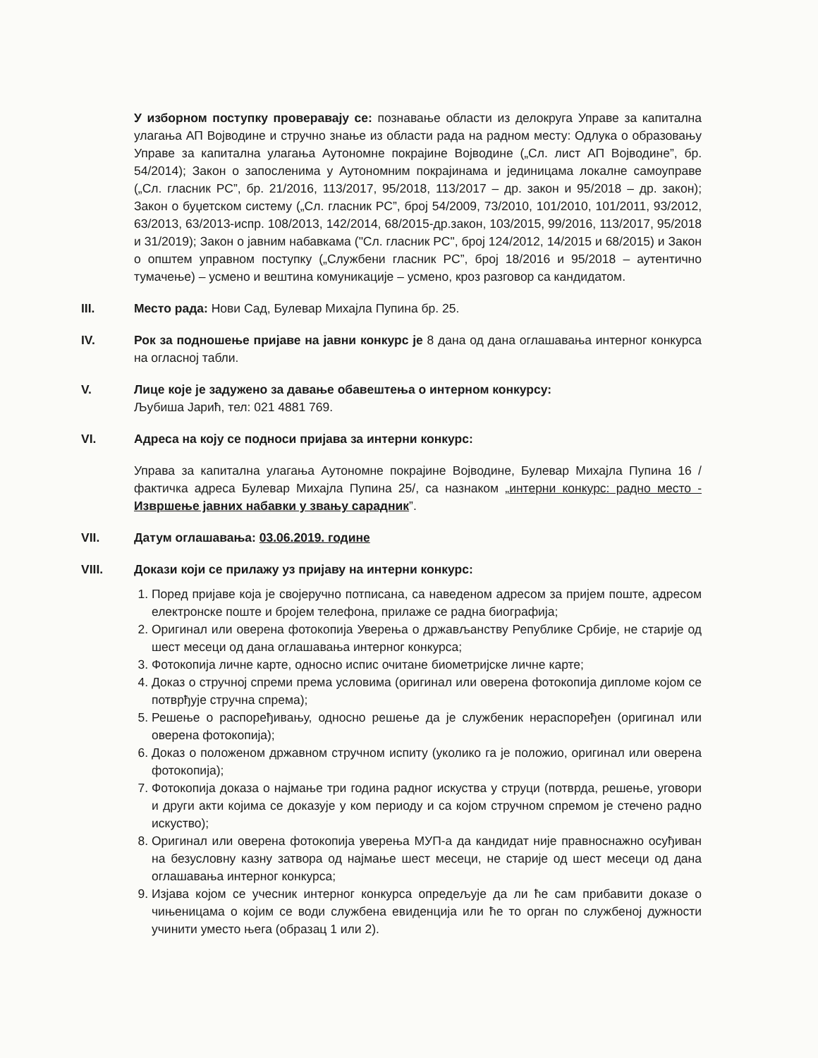У изборном поступку проверавају се: познавање области из делокруга Управе за капитална улагања АП Војводине и стручно знање из области рада на радном месту: Одлука о образовању Управе за капитална улагања Аутономне покрајине Војводине („Сл. лист АП Војводине”, бр. 54/2014); Закон о запосленима у Аутономним покрајинама и јединицама локалне самоуправе („Сл. гласник РС”, бр. 21/2016, 113/2017, 95/2018, 113/2017 – др. закон и 95/2018 – др. закон); Закон о буџетском систему („Сл. гласник РС”, број 54/2009, 73/2010, 101/2010, 101/2011, 93/2012, 63/2013, 63/2013-испр. 108/2013, 142/2014, 68/2015-др.закон, 103/2015, 99/2016, 113/2017, 95/2018 и 31/2019); Закон о јавним набавкама ("Сл. гласник РС", број 124/2012, 14/2015 и 68/2015) и Закон о општем управном поступку („Службени гласник РС”, број 18/2016 и 95/2018 – аутентично тумачење) – усмено и вештина комуникације – усмено, кроз разговор са кандидатом.
III. Место рада: Нови Сад, Булевар Михајла Пупина бр. 25.
IV. Рок за подношење пријаве на јавни конкурс је 8 дана од дана оглашавања интерног конкурса на огласној табли.
V. Лице које је задужено за давање обавештења о интерном конкурсу:
Љубиша Јарић, тел: 021 4881 769.
VI. Адреса на коју се подноси пријава за интерни конкурс:
Управа за капитална улагања Аутономне покрајине Војводине, Булевар Михајла Пупина 16 /фактичка адреса Булевар Михајла Пупина 25/, са назнаком „интерни конкурс: радно место - Извршење јавних набавки у звању сарадник”.
VII. Датум оглашавања: 03.06.2019. године
VIII. Докази који се прилажу уз пријаву на интерни конкурс:
1. Поред пријаве која је својеручно потписана, са наведеном адресом за пријем поште, адресом електронске поште и бројем телефона, прилаже се радна биографија;
2. Оригинал или оверена фотокопија Уверења о држављанству Републике Србије, не старије од шест месеци од дана оглашавања интерног конкурса;
3. Фотокопија личне карте, односно испис очитане биометријске личне карте;
4. Доказ о стручној спреми према условима (оригинал или оверена фотокопија дипломе којом се потврђује стручна спрема);
5. Решење о распоређивању, односно решење да је службеник нераспоређен (оригинал или оверена фотокопија);
6. Доказ о положеном државном стручном испиту (уколико га је положио, оригинал или оверена фотокопија);
7. Фотокопија доказа о најмање три година радног искуства у струци (потврда, решење, уговори и други акти којима се доказује у ком периоду и са којом стручном спремом је стечено радно искуство);
8. Оригинал или оверена фотокопија уверења МУП-а да кандидат није правноснажно осуђиван на безусловну казну затвора од најмање шест месеци, не старије од шест месеци од дана оглашавања интерног конкурса;
9. Изјава којом се учесник интерног конкурса опредељује да ли ће сам прибавити доказе о чињеницама о којим се води службена евиденција или ће то орган по службеној дужности учинити уместо њега (образац 1 или 2).